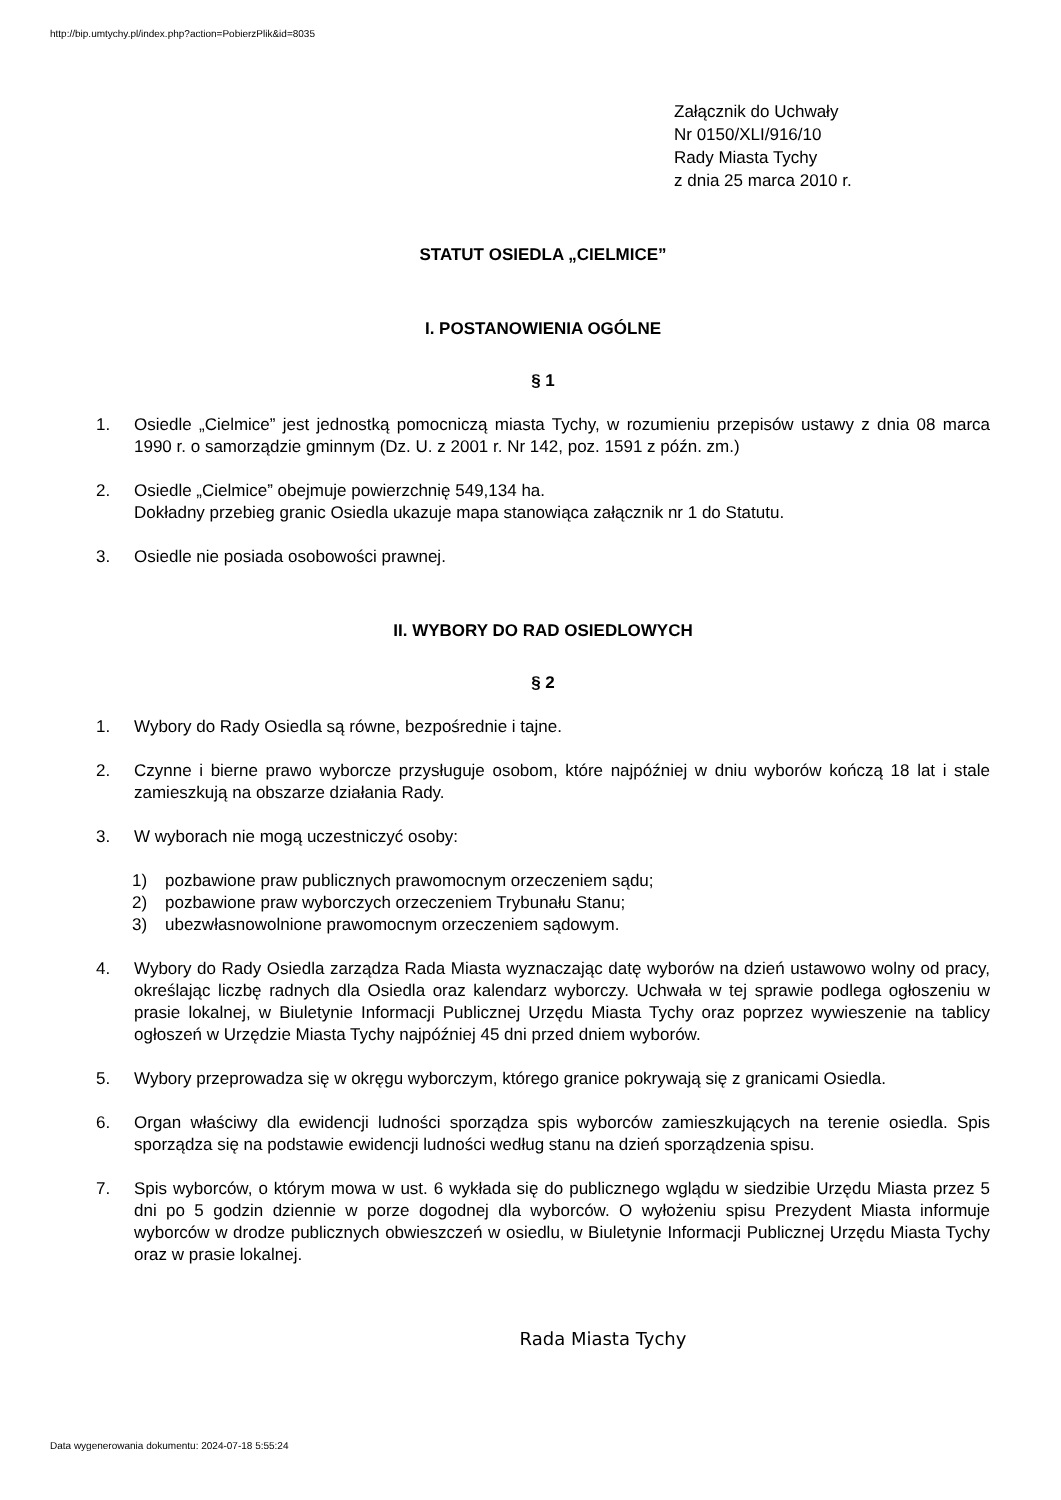http://bip.umtychy.pl/index.php?action=PobierzPlik&id=8035
Załącznik do Uchwały
Nr 0150/XLI/916/10
Rady Miasta Tychy
z dnia 25 marca 2010 r.
STATUT OSIEDLA „CIELMICE”
I. POSTANOWIENIA OGÓLNE
§ 1
1. Osiedle „Cielmice” jest jednostką pomocniczą miasta Tychy, w rozumieniu przepisów ustawy z dnia 08 marca 1990 r. o samorządzie gminnym (Dz. U. z 2001 r. Nr 142, poz. 1591 z późn. zm.)
2. Osiedle „Cielmice” obejmuje powierzchnię 549,134 ha.
Dokładny przebieg granic Osiedla ukazuje mapa stanowiąca załącznik nr 1 do Statutu.
3. Osiedle nie posiada osobowości prawnej.
II. WYBORY DO RAD OSIEDLOWYCH
§ 2
1. Wybory do Rady Osiedla są równe, bezpośrednie i tajne.
2. Czynne i bierne prawo wyborcze przysługuje osobom, które najpóźniej w dniu wyborów kończą 18 lat i stale zamieszkują na obszarze działania Rady.
3. W wyborach nie mogą uczestniczyć osoby:
1) pozbawione praw publicznych prawomocnym orzeczeniem sądu;
2) pozbawione praw wyborczych orzeczeniem Trybunału Stanu;
3) ubezwłasnowolnione prawomocnym orzeczeniem sądowym.
4. Wybory do Rady Osiedla zarządza Rada Miasta wyznaczając datę wyborów na dzień ustawowo wolny od pracy, określając liczbę radnych dla Osiedla oraz kalendarz wyborczy. Uchwała w tej sprawie podlega ogłoszeniu w prasie lokalnej, w Biuletynie Informacji Publicznej Urzędu Miasta Tychy oraz poprzez wywieszenie na tablicy ogłoszeń w Urzędzie Miasta Tychy najpóźniej 45 dni przed dniem wyborów.
5. Wybory przeprowadza się w okręgu wyborczym, którego granice pokrywają się z granicami Osiedla.
6. Organ właściwy dla ewidencji ludności sporządza spis wyborców zamieszkujących na terenie osiedla. Spis sporządza się na podstawie ewidencji ludności według stanu na dzień sporządzenia spisu.
7. Spis wyborców, o którym mowa w ust. 6 wykłada się do publicznego wglądu w siedzibie Urzędu Miasta przez 5 dni po 5 godzin dziennie w porze dogodnej dla wyborców. O wyłożeniu spisu Prezydent Miasta informuje wyborców w drodze publicznych obwieszczeń w osiedlu, w Biuletynie Informacji Publicznej Urzędu Miasta Tychy oraz w prasie lokalnej.
Rada Miasta Tychy
Data wygenerowania dokumentu: 2024-07-18 5:55:24